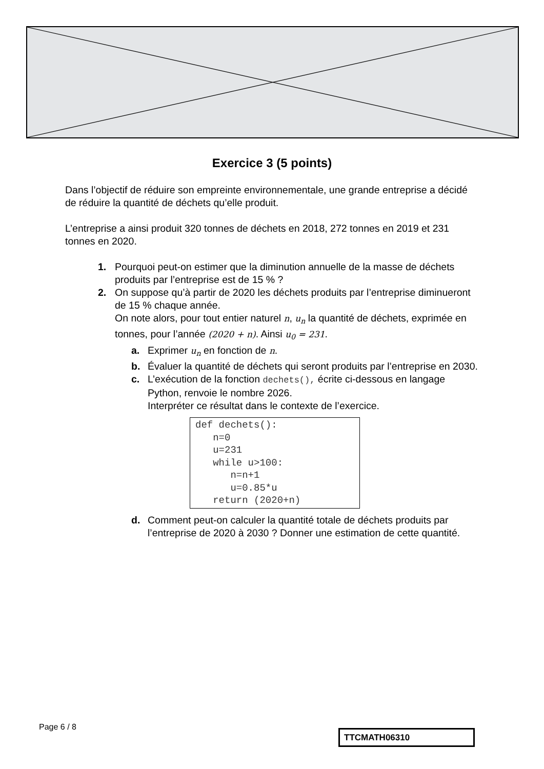Exercice 3 (5 points)
Dans l’objectif de réduire son empreinte environnementale, une grande entreprise a décidé de réduire la quantité de déchets qu’elle produit.
L’entreprise a ainsi produit 320 tonnes de déchets en 2018, 272 tonnes en 2019 et 231 tonnes en 2020.
1. Pourquoi peut-on estimer que la diminution annuelle de la masse de déchets produits par l’entreprise est de 15 % ?
2. On suppose qu’à partir de 2020 les déchets produits par l’entreprise diminueront de 15 % chaque année.
On note alors, pour tout entier naturel n, u<sub>n</sub> la quantité de déchets, exprimée en tonnes, pour l’année (2020 + n). Ainsi u<sub>0</sub> = 231.
a. Exprimer u<sub>n</sub> en fonction de n.
b. Évaluer la quantité de déchets qui seront produits par l’entreprise en 2030.
c. L’exécution de la fonction dechets(), écrite ci-dessous en langage Python, renvoie le nombre 2026.
Interpréter ce résultat dans le contexte de l’exercice.
def dechets():
   n=0
   u=231
   while u>100:
      n=n+1
      u=0.85*u
   return (2020+n)
d. Comment peut-on calculer la quantité totale de déchets produits par l’entreprise de 2020 à 2030 ? Donner une estimation de cette quantité.
Page 6 / 8
TTCMATH06310